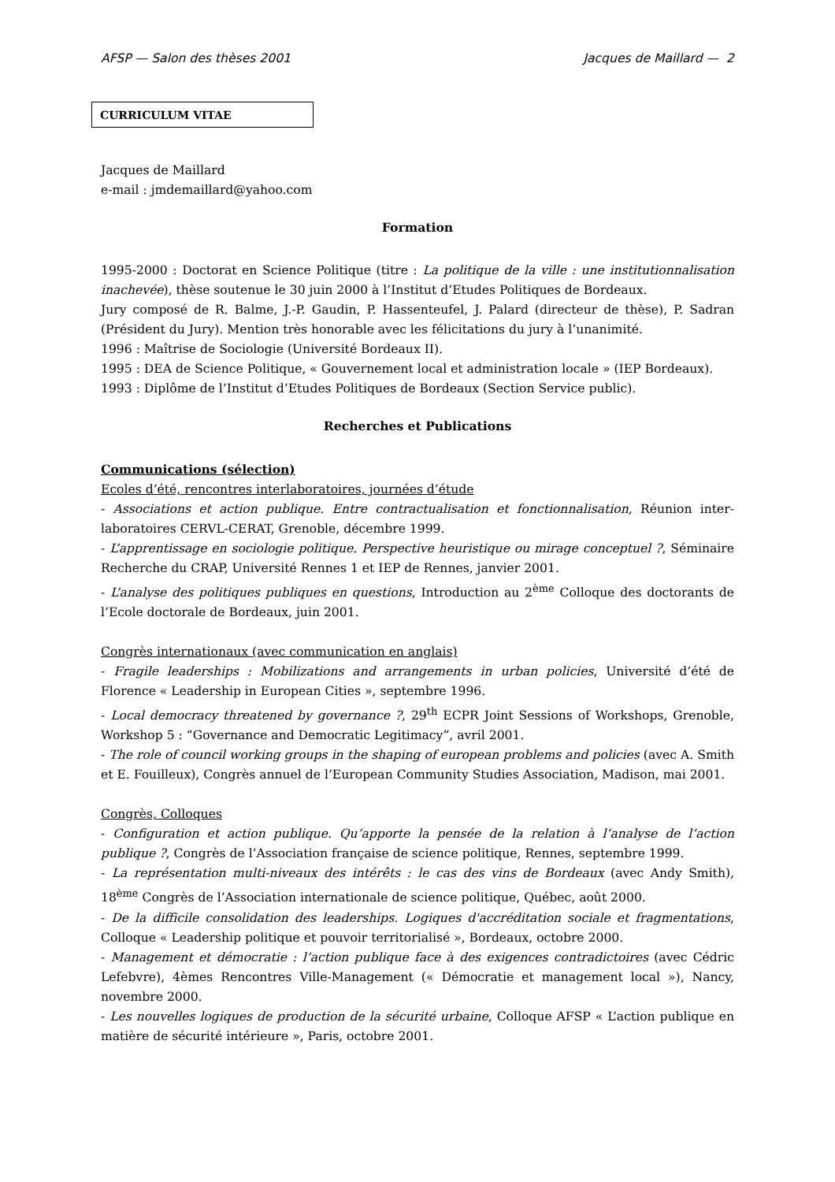AFSP — Salon des thèses 2001 Jacques de Maillard — 2
CURRICULUM VITAE
Jacques de Maillard
e-mail : jmdemaillard@yahoo.com
Formation
1995-2000 : Doctorat en Science Politique (titre : La politique de la ville : une institutionnalisation inachevée), thèse soutenue le 30 juin 2000 à l’Institut d’Etudes Politiques de Bordeaux.
Jury composé de R. Balme, J.-P. Gaudin, P. Hassenteufel, J. Palard (directeur de thèse), P. Sadran (Président du Jury). Mention très honorable avec les félicitations du jury à l’unanimité.
1996 : Maîtrise de Sociologie (Université Bordeaux II).
1995 : DEA de Science Politique, « Gouvernement local et administration locale » (IEP Bordeaux).
1993 : Diplôme de l’Institut d’Etudes Politiques de Bordeaux (Section Service public).
Recherches et Publications
Communications (sélection)
Ecoles d’été, rencontres interlaboratoires, journées d’étude
- Associations et action publique. Entre contractualisation et fonctionnalisation, Réunion inter-laboratoires CERVL-CERAT, Grenoble, décembre 1999.
- L’apprentissage en sociologie politique. Perspective heuristique ou mirage conceptuel ?, Séminaire Recherche du CRAP, Université Rennes 1 et IEP de Rennes, janvier 2001.
- L’analyse des politiques publiques en questions, Introduction au 2<sup>ème</sup> Colloque des doctorants de l’Ecole doctorale de Bordeaux, juin 2001.
Congrès internationaux (avec communication en anglais)
- Fragile leaderships : Mobilizations and arrangements in urban policies, Université d’été de Florence « Leadership in European Cities », septembre 1996.
- Local democracy threatened by governance ?, 29<sup>th</sup> ECPR Joint Sessions of Workshops, Grenoble, Workshop 5 : “Governance and Democratic Legitimacy”, avril 2001.
- The role of council working groups in the shaping of european problems and policies (avec A. Smith et E. Fouilleux), Congrès annuel de l’European Community Studies Association, Madison, mai 2001.
Congrès, Colloques
- Configuration et action publique. Qu’apporte la pensée de la relation à l’analyse de l’action publique ?, Congrès de l’Association française de science politique, Rennes, septembre 1999.
- La représentation multi-niveaux des intérêts : le cas des vins de Bordeaux (avec Andy Smith), 18<sup>ème</sup> Congrès de l’Association internationale de science politique, Québec, août 2000.
- De la difficile consolidation des leaderships. Logiques d'accréditation sociale et fragmentations, Colloque « Leadership politique et pouvoir territorialisé », Bordeaux, octobre 2000.
- Management et démocratie : l’action publique face à des exigences contradictoires (avec Cédric Lefebvre), 4èmes Rencontres Ville-Management (« Démocratie et management local »), Nancy, novembre 2000.
- Les nouvelles logiques de production de la sécurité urbaine, Colloque AFSP « L’action publique en matière de sécurité intérieure », Paris, octobre 2001.